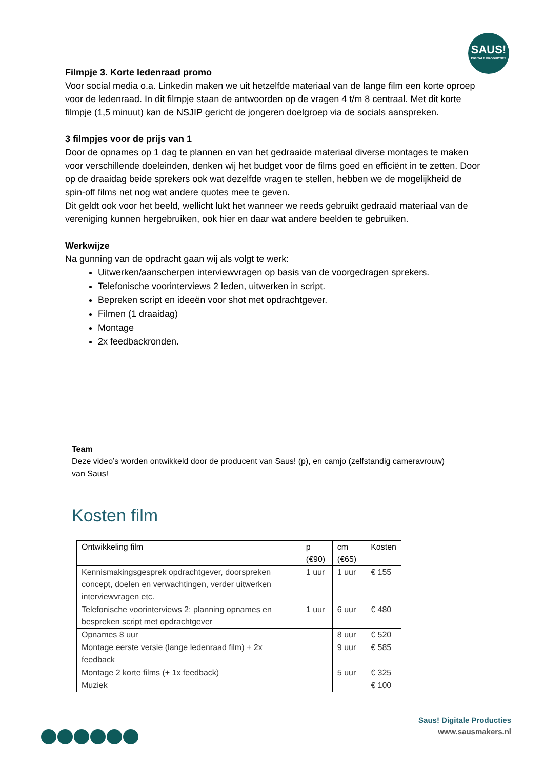SAUS!
DIGITALE PRODUCTIES
Filmpje 3. Korte ledenraad promo
Voor social media o.a. Linkedin maken we uit hetzelfde materiaal van de lange film een korte oproep voor de ledenraad. In dit filmpje staan de antwoorden op de vragen 4 t/m 8 centraal. Met dit korte filmpje (1,5 minuut) kan de NSJIP gericht de jongeren doelgroep via de socials aanspreken.
3 filmpjes voor de prijs van 1
Door de opnames op 1 dag te plannen en van het gedraaide materiaal diverse montages te maken voor verschillende doeleinden, denken wij het budget voor de films goed en efficiënt in te zetten. Door op de draaidag beide sprekers ook wat dezelfde vragen te stellen, hebben we de mogelijkheid de spin-off films net nog wat andere quotes mee te geven.
Dit geldt ook voor het beeld, wellicht lukt het wanneer we reeds gebruikt gedraaid materiaal van de vereniging kunnen hergebruiken, ook hier en daar wat andere beelden te gebruiken.
Werkwijze
Na gunning van de opdracht gaan wij als volgt te werk:
Uitwerken/aanscherpen interviewvragen op basis van de voorgedragen sprekers.
Telefonische voorinterviews 2 leden, uitwerken in script.
Bepreken script en ideeën voor shot met opdrachtgever.
Filmen (1 draaidag)
Montage
2x feedbackronden.
Team
Deze video’s worden ontwikkeld door de producent van Saus! (p), en camjo (zelfstandig cameravrouw) van Saus!
Kosten film
| Ontwikkeling film | p (€90) | cm (€65) | Kosten |
| --- | --- | --- | --- |
| Kennismakingsgesprek opdrachtgever, doorspreken concept, doelen en verwachtingen, verder uitwerken interviewvragen etc. | 1 uur | 1 uur | € 155 |
| Telefonische voorinterviews 2: planning opnames en bespreken script met opdrachtgever | 1 uur | 6 uur | € 480 |
| Opnames 8 uur | | 8 uur | € 520 |
| Montage eerste versie (lange ledenraad film) + 2x feedback | | 9 uur | € 585 |
| Montage 2 korte films (+ 1x feedback) | | 5 uur | € 325 |
| Muziek | | | € 100 |
Saus! Digitale Producties
www.sausmakers.nl